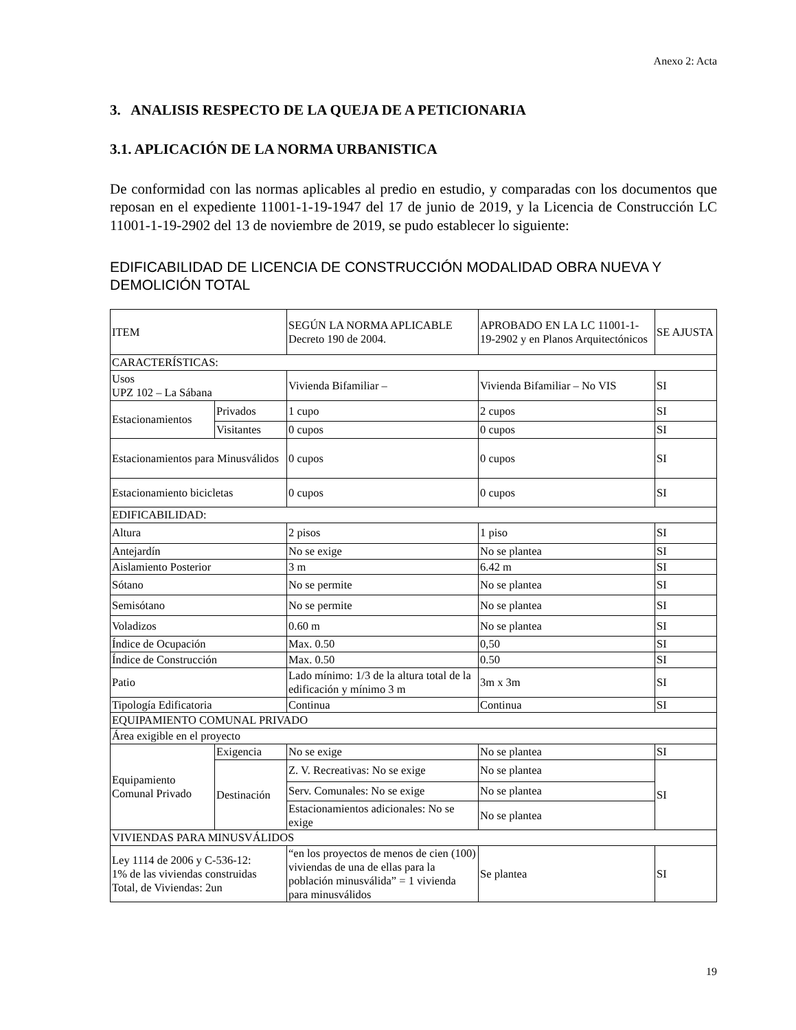Anexo 2: Acta
3. ANALISIS RESPECTO DE LA QUEJA DE A PETICIONARIA
3.1. APLICACIÓN DE LA NORMA URBANISTICA
De conformidad con las normas aplicables al predio en estudio, y comparadas con los documentos que reposan en el expediente 11001-1-19-1947 del 17 de junio de 2019, y la Licencia de Construcción LC 11001-1-19-2902 del 13 de noviembre de 2019, se pudo establecer lo siguiente:
EDIFICABILIDAD DE LICENCIA DE CONSTRUCCIÓN MODALIDAD OBRA NUEVA Y DEMOLICIÓN TOTAL
| ITEM | | SEGÚN LA NORMA APLICABLE Decreto 190 de 2004. | APROBADO EN LA LC 11001-1-19-2902 y en Planos Arquitectónicos | SE AJUSTA |
| CARACTERÍSTICAS: | | | | |
| Usos UPZ 102 – La Sábana | | Vivienda Bifamiliar – | Vivienda Bifamiliar – No VIS | SI |
| Estacionamientos | Privados | 1 cupo | 2 cupos | SI |
| | Visitantes | 0 cupos | 0 cupos | SI |
| Estacionamientos para Minusválidos | | 0 cupos | 0 cupos | SI |
| Estacionamiento bicicletas | | 0 cupos | 0 cupos | SI |
| EDIFICABILIDAD: | | | | |
| Altura | | 2 pisos | 1 piso | SI |
| Antejardín | | No se exige | No se plantea | SI |
| Aislamiento Posterior | | 3 m | 6.42 m | SI |
| Sótano | | No se permite | No se plantea | SI |
| Semisótano | | No se permite | No se plantea | SI |
| Voladizos | | 0.60 m | No se plantea | SI |
| Índice de Ocupación | | Max. 0.50 | 0,50 | SI |
| Índice de Construcción | | Max. 0.50 | 0.50 | SI |
| Patio | | Lado mínimo: 1/3 de la altura total de la edificación y mínimo 3 m | 3m x 3m | SI |
| Tipología Edificatoria | | Continua | Continua | SI |
| EQUIPAMIENTO COMUNAL PRIVADO | | | | |
| Área exigible en el proyecto | | | | |
| Equipamiento Comunal Privado | Exigencia | No se exige | No se plantea | SI |
| | Destinación | Z. V. Recreativas: No se exige | No se plantea | SI |
| | | Serv. Comunales: No se exige | No se plantea | |
| | | Estacionamientos adicionales: No se exige | No se plantea | |
| VIVIENDAS PARA MINUSVÁLIDOS | | | | |
| Ley 1114 de 2006 y C-536-12: 1% de las viviendas construidas Total, de Viviendas: 2un | | “en los proyectos de menos de cien (100) viviendas de una de ellas para la población minusválida” = 1 vivienda para minusválidos | Se plantea | SI |
19